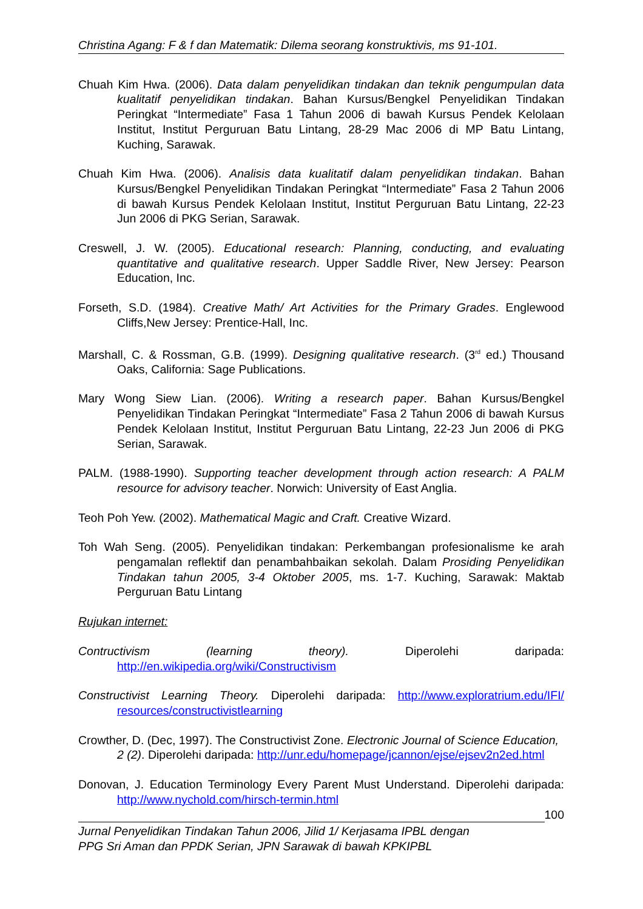Christina Agang: F & f dan Matematik: Dilema seorang konstruktivis, ms 91-101.
Chuah Kim Hwa. (2006). Data dalam penyelidikan tindakan dan teknik pengumpulan data kualitatif penyelidikan tindakan. Bahan Kursus/Bengkel Penyelidikan Tindakan Peringkat “Intermediate” Fasa 1 Tahun 2006 di bawah Kursus Pendek Kelolaan Institut, Institut Perguruan Batu Lintang, 28-29 Mac 2006 di MP Batu Lintang, Kuching, Sarawak.
Chuah Kim Hwa. (2006). Analisis data kualitatif dalam penyelidikan tindakan. Bahan Kursus/Bengkel Penyelidikan Tindakan Peringkat “Intermediate” Fasa 2 Tahun 2006 di bawah Kursus Pendek Kelolaan Institut, Institut Perguruan Batu Lintang, 22-23 Jun 2006 di PKG Serian, Sarawak.
Creswell, J. W. (2005). Educational research: Planning, conducting, and evaluating quantitative and qualitative research. Upper Saddle River, New Jersey: Pearson Education, Inc.
Forseth, S.D. (1984). Creative Math/ Art Activities for the Primary Grades. Englewood Cliffs,New Jersey: Prentice-Hall, Inc.
Marshall, C. & Rossman, G.B. (1999). Designing qualitative research. (3<sup>rd</sup> ed.) Thousand Oaks, California: Sage Publications.
Mary Wong Siew Lian. (2006). Writing a research paper. Bahan Kursus/Bengkel Penyelidikan Tindakan Peringkat “Intermediate” Fasa 2 Tahun 2006 di bawah Kursus Pendek Kelolaan Institut, Institut Perguruan Batu Lintang, 22-23 Jun 2006 di PKG Serian, Sarawak.
PALM. (1988-1990). Supporting teacher development through action research: A PALM resource for advisory teacher. Norwich: University of East Anglia.
Teoh Poh Yew. (2002). Mathematical Magic and Craft. Creative Wizard.
Toh Wah Seng. (2005). Penyelidikan tindakan: Perkembangan profesionalisme ke arah pengamalan reflektif dan penambahbaikan sekolah. Dalam Prosiding Penyelidikan Tindakan tahun 2005, 3-4 Oktober 2005, ms. 1-7. Kuching, Sarawak: Maktab Perguruan Batu Lintang
Rujukan internet:
Contructivism (learning theory). Diperolehi daripada: http://en.wikipedia.org/wiki/Constructivism
Constructivist Learning Theory. Diperolehi daripada: http://www.exploratrium.edu/IFI/ resources/constructivistlearning
Crowther, D. (Dec, 1997). The Constructivist Zone. Electronic Journal of Science Education, 2 (2). Diperolehi daripada: http://unr.edu/homepage/jcannon/ejse/ejsev2n2ed.html
Donovan, J. Education Terminology Every Parent Must Understand. Diperolehi daripada: http://www.nychold.com/hirsch-termin.html
100
Jurnal Penyelidikan Tindakan Tahun 2006, Jilid 1/ Kerjasama IPBL dengan
PPG Sri Aman dan PPDK Serian, JPN Sarawak di bawah KPKIPBL